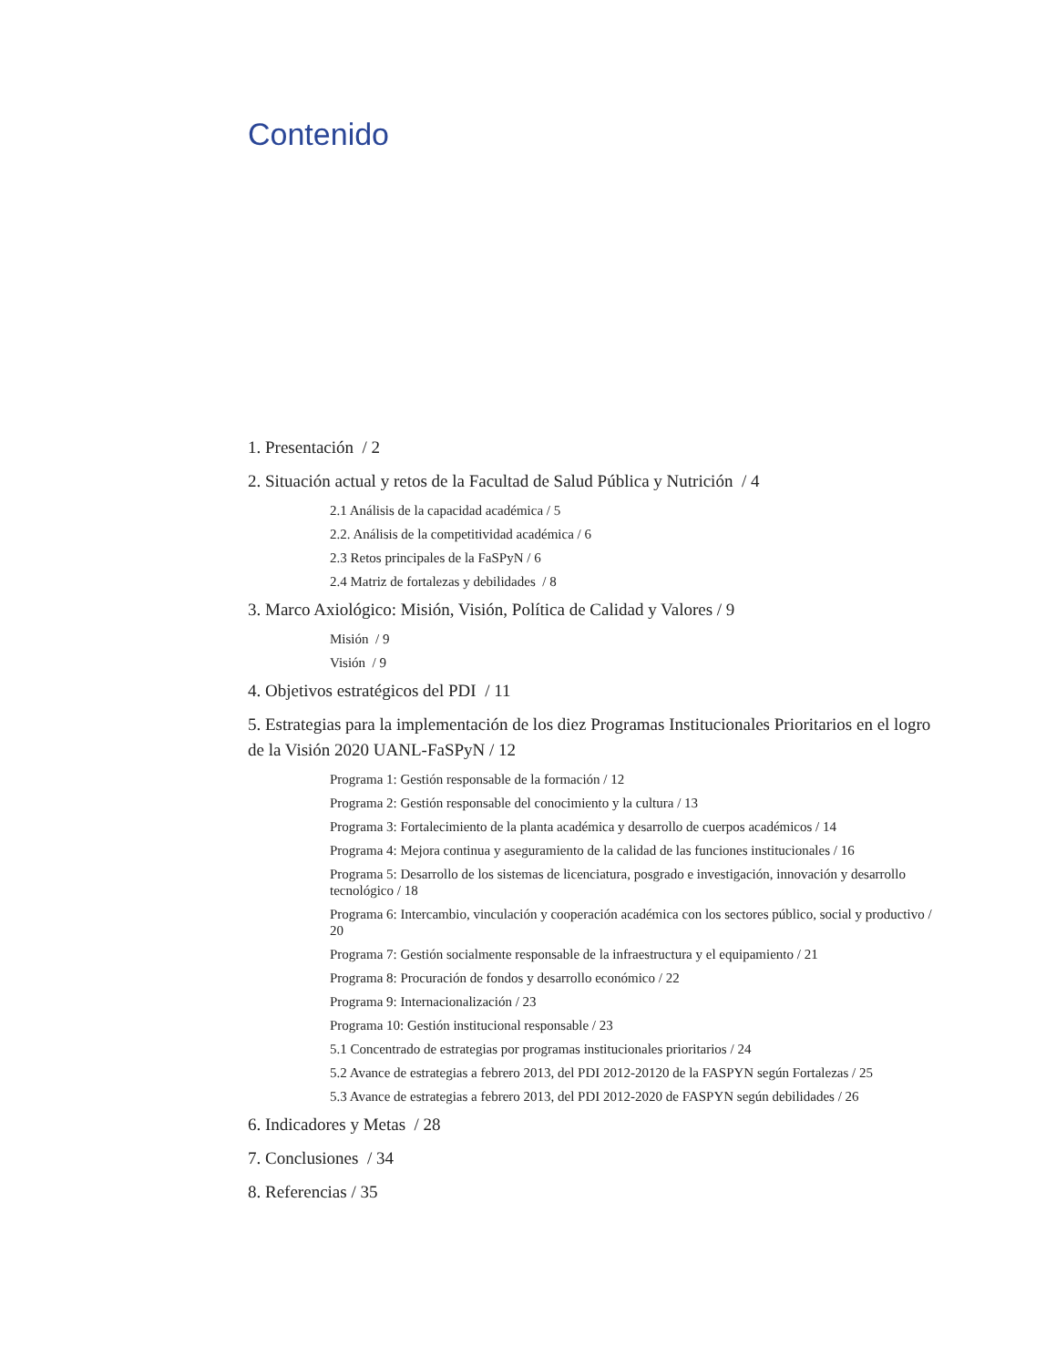Contenido
1. Presentación / 2
2. Situación actual y retos de la Facultad de Salud Pública y Nutrición / 4
2.1 Análisis de la capacidad académica / 5
2.2. Análisis de la competitividad académica / 6
2.3 Retos principales de la FaSPyN / 6
2.4 Matriz de fortalezas y debilidades / 8
3. Marco Axiológico: Misión, Visión, Política de Calidad y Valores / 9
Misión / 9
Visión / 9
4. Objetivos estratégicos del PDI / 11
5. Estrategias para la implementación de los diez Programas Institucionales Prioritarios en el logro de la Visión 2020 UANL-FaSPyN / 12
Programa 1: Gestión responsable de la formación / 12
Programa 2: Gestión responsable del conocimiento y la cultura / 13
Programa 3: Fortalecimiento de la planta académica y desarrollo de cuerpos académicos / 14
Programa 4: Mejora continua y aseguramiento de la calidad de las funciones institucionales / 16
Programa 5: Desarrollo de los sistemas de licenciatura, posgrado e investigación, innovación y desarrollo tecnológico / 18
Programa 6: Intercambio, vinculación y cooperación académica con los sectores público, social y productivo / 20
Programa 7: Gestión socialmente responsable de la infraestructura y el equipamiento / 21
Programa 8: Procuración de fondos y desarrollo económico / 22
Programa 9: Internacionalización / 23
Programa 10: Gestión institucional responsable / 23
5.1 Concentrado de estrategias por programas institucionales prioritarios / 24
5.2 Avance de estrategias a febrero 2013, del PDI 2012-20120 de la FASPYN según Fortalezas / 25
5.3 Avance de estrategias a febrero 2013, del PDI 2012-2020 de FASPYN según debilidades / 26
6. Indicadores y Metas / 28
7. Conclusiones / 34
8. Referencias / 35